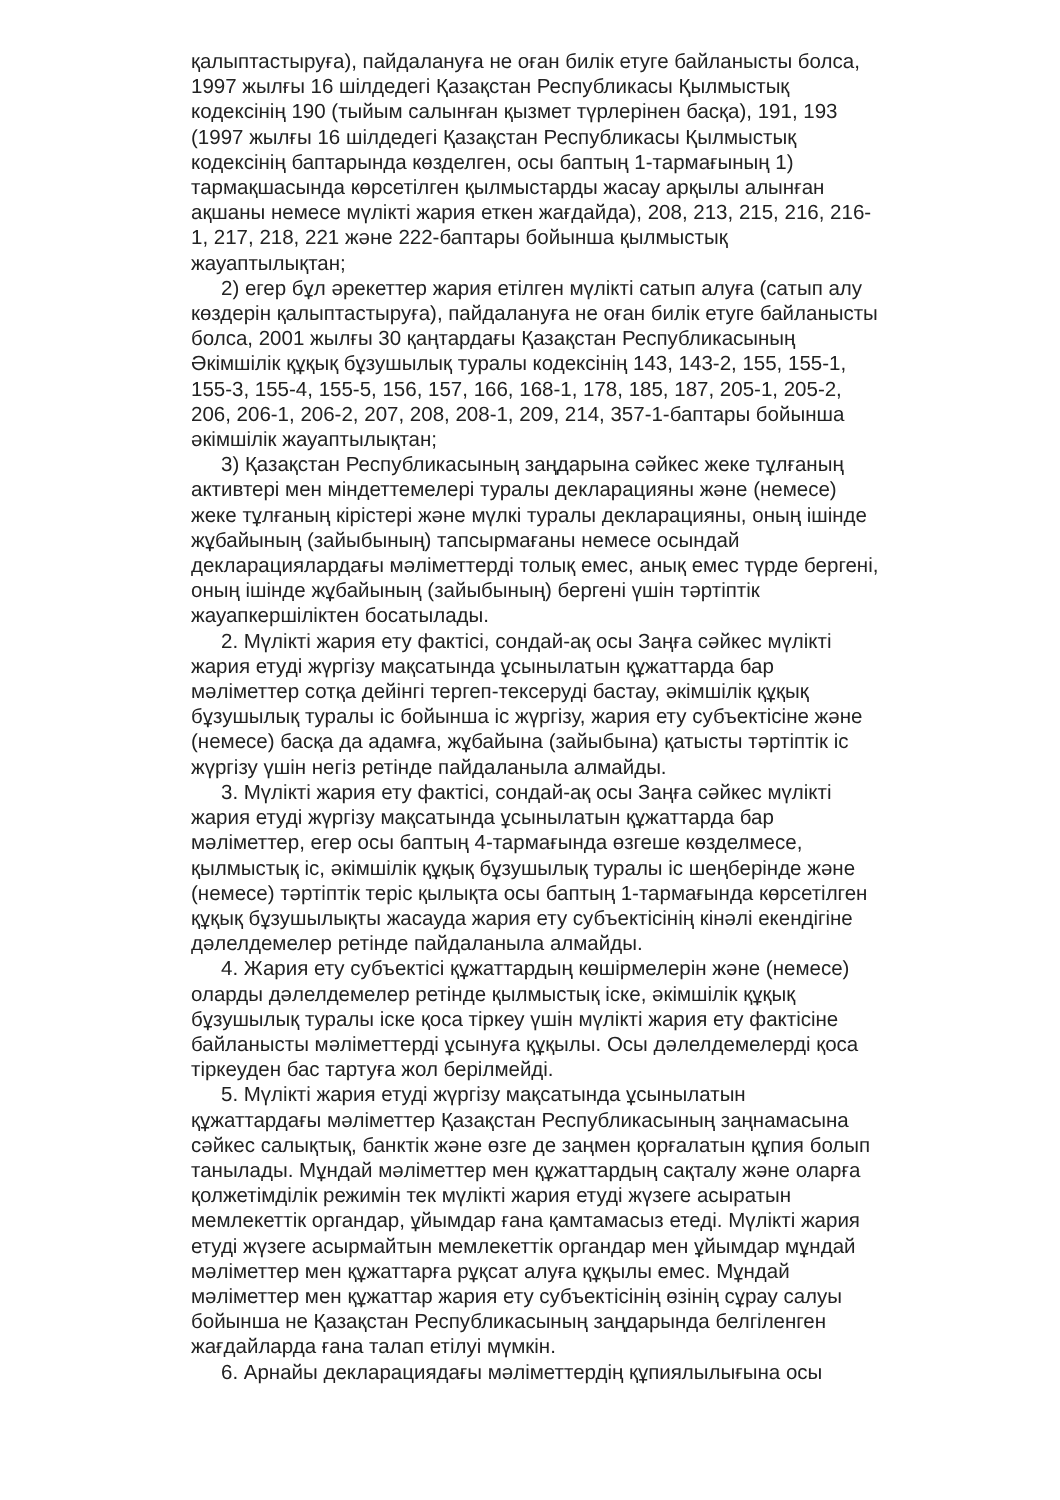қалыптастыруға), пайдалануға не оған билік етуге байланысты болса, 1997 жылғы 16 шілдедегі Қазақстан Республикасы Қылмыстық кодексінің 190 (тыйым салынған қызмет түрлерінен басқа), 191, 193 (1997 жылғы 16 шілдедегі Қазақстан Республикасы Қылмыстық кодексінің баптарында көзделген, осы баптың 1-тармағының 1) тармақшасында көрсетілген қылмыстарды жасау арқылы алынған ақшаны немесе мүлікті жария еткен жағдайда), 208, 213, 215, 216, 216-1, 217, 218, 221 және 222-баптары бойынша қылмыстық жауаптылықтан;
2) егер бұл әрекеттер жария етілген мүлікті сатып алуға (сатып алу көздерін қалыптастыруға), пайдалануға не оған билік етуге байланысты болса, 2001 жылғы 30 қаңтардағы Қазақстан Республикасының Әкімшілік құқық бұзушылық туралы кодексінің 143, 143-2, 155, 155-1, 155-3, 155-4, 155-5, 156, 157, 166, 168-1, 178, 185, 187, 205-1, 205-2, 206, 206-1, 206-2, 207, 208, 208-1, 209, 214, 357-1-баптары бойынша әкімшілік жауаптылықтан;
3) Қазақстан Республикасының заңдарына сәйкес жеке тұлғаның активтері мен міндеттемелері туралы декларацияны және (немесе) жеке тұлғаның кірістері және мүлкі туралы декларацияны, оның ішінде жұбайының (зайыбының) тапсырмағаны немесе осындай декларациялардағы мәліметтерді толық емес, анық емес түрде бергені, оның ішінде жұбайының (зайыбының) бергені үшін тәртіптік жауапкершіліктен босатылады.
2. Мүлікті жария ету фактісі, сондай-ақ осы Заңға сәйкес мүлікті жария етуді жүргізу мақсатында ұсынылатын құжаттарда бар мәліметтер сотқа дейінгі тергеп-тексеруді бастау, әкімшілік құқық бұзушылық туралы іс бойынша іс жүргізу, жария ету субъектісіне және (немесе) басқа да адамға, жұбайына (зайыбына) қатысты тәртіптік іс жүргізу үшін негіз ретінде пайдаланыла алмайды.
3. Мүлікті жария ету фактісі, сондай-ақ осы Заңға сәйкес мүлікті жария етуді жүргізу мақсатында ұсынылатын құжаттарда бар мәліметтер, егер осы баптың 4-тармағында өзгеше көзделмесе, қылмыстық іс, әкімшілік құқық бұзушылық туралы іс шеңберінде және (немесе) тәртіптік теріс қылықта осы баптың 1-тармағында көрсетілген құқық бұзушылықты жасауда жария ету субъектісінің кінәлі екендігіне дәлелдемелер ретінде пайдаланыла алмайды.
4. Жария ету субъектісі құжаттардың көшірмелерін және (немесе) оларды дәлелдемелер ретінде қылмыстық іске, әкімшілік құқық бұзушылық туралы іске қоса тіркеу үшін мүлікті жария ету фактісіне байланысты мәліметтерді ұсынуға құқылы. Осы дәлелдемелерді қоса тіркеуден бас тартуға жол берілмейді.
5. Мүлікті жария етуді жүргізу мақсатында ұсынылатын құжаттардағы мәліметтер Қазақстан Республикасының заңнамасына сәйкес салықтық, банктік және өзге де заңмен қорғалатын құпия болып танылады. Мұндай мәліметтер мен құжаттардың сақталу және оларға қолжетімділік режимін тек мүлікті жария етуді жүзеге асыратын мемлекеттік органдар, ұйымдар ғана қамтамасыз етеді. Мүлікті жария етуді жүзеге асырмайтын мемлекеттік органдар мен ұйымдар мұндай мәліметтер мен құжаттарға рұқсат алуға құқылы емес. Мұндай мәліметтер мен құжаттар жария ету субъектісінің өзінің сұрау салуы бойынша не Қазақстан Республикасының заңдарында белгіленген жағдайларда ғана талап етілуі мүмкін.
6. Арнайы декларациядағы мәліметтердің құпиялылығына осы